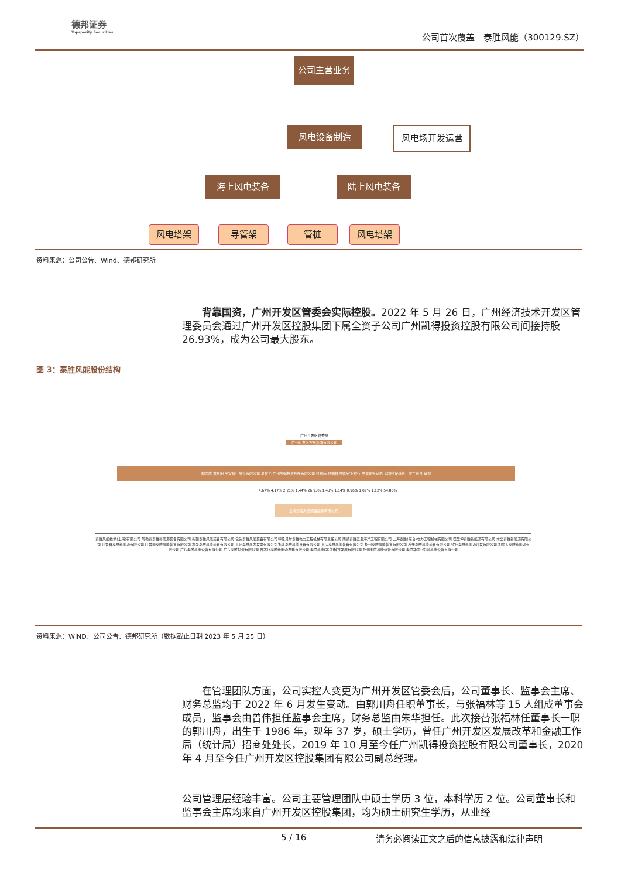德邦证券
Topsperity Securities
公司首次覆盖　泰胜风能（300129.SZ）
公司主营业务
风电设备制造 风电场开发运营
海上风电装备 陆上风电装备
风电塔架 导管架 管桩 风电塔架
资料来源：公司公告、Wind、德邦研究所
背靠国资，广州开发区管委会实际控股。2022 年 5 月 26 日，广州经济技术开发区管理委员会通过广州开发区控股集团下属全资子公司广州凯得投资控股有限公司间接持股 26.93%，成为公司最大股东。
图 3：泰胜风能股份结构
广州开发区管委会
广州开发区控股集团有限公司
柳志成 黄京明 平安银行股份有限公司 夏权光 广州凯得投资控股有限公司 张锦楠 张福林 中国农业银行 中信建投证券 全国社保基金一零二组合 其他
4.67% 4.17% 2.21% 1.44% 26.93% 1.43% 1.14% 0.96% 1.07% 1.12% 54.86%
上海泰胜风能装备股份有限公司
泰胜风能技术(上海)有限公司 阿勒泰泰胜新能源装备有限公司 新疆泰胜风能装备有限公司 包头泰胜风能装备有限公司 呼伦贝尔泰胜电力工程机械有限责任公司 南通泰胜蓝岛海洋工程有限公司 上海泰胜(东台)电力工程机械有限公司 巴里坤泰胜新能源有限公司 木垒泰胜新能源有限公司 吐鲁番泰胜新能源有限公司 吐鲁番泰胜风能装备有限公司 木垒泰胜风能装备有限公司 玉环泰胜风力发电有限公司 浙江泰胜风能设备有限公司 大庆泰胜风能装备有限公司 扬州泰胜风能装备有限公司 若羌泰胜风能装备有限公司 钦州泰胜新能源开发有限公司 加拿大泰胜新能源有限公司 广东泰胜风能设备有限公司 广东泰胜投资有限公司 吉木乃泰胜新能源发电有限公司 泰胜风能(北京)科技发展有限公司 朔州泰胜风能装备有限公司 泰胜华南(珠海)风能设备有限公司
资料来源：WIND、公司公告、德邦研究所（数据截止日期 2023 年 5 月 25 日）
在管理团队方面，公司实控人变更为广州开发区管委会后，公司董事长、监事会主席、财务总监均于 2022 年 6 月发生变动。由郭川舟任职董事长，与张福林等 15 人组成董事会成员，监事会由曾伟担任监事会主席，财务总监由朱华担任。此次接替张福林任董事长一职的郭川舟，出生于 1986 年，现年 37 岁，硕士学历，曾任广州开发区发展改革和金融工作局（统计局）招商处处长，2019 年 10 月至今任广州凯得投资控股有限公司董事长，2020 年 4 月至今任广州开发区控股集团有限公司副总经理。
公司管理层经验丰富。公司主要管理团队中硕士学历 3 位，本科学历 2 位。公司董事长和监事会主席均来自广州开发区控股集团，均为硕士研究生学历，从业经
5 / 16
请务必阅读正文之后的信息披露和法律声明